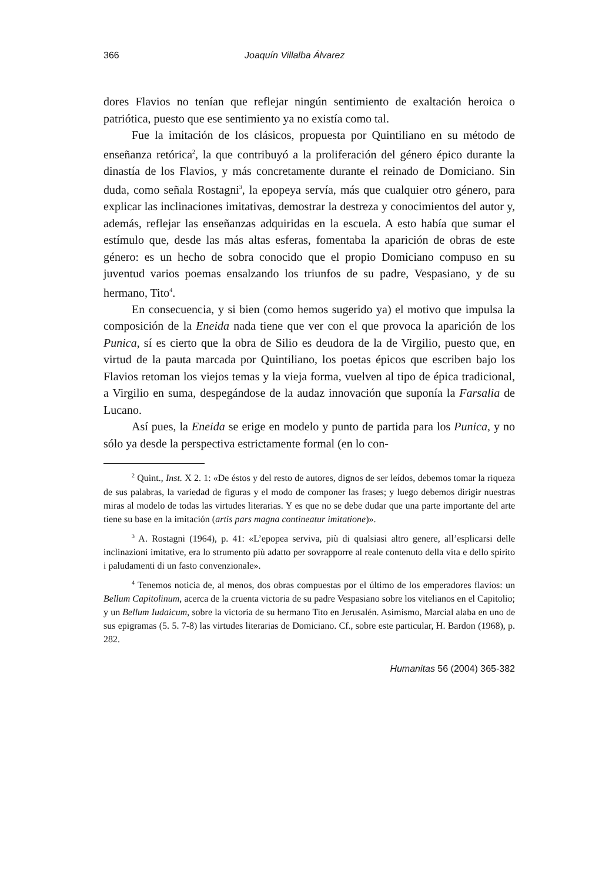366 Joaquín Villalba Álvarez
dores Flavios no tenían que reflejar ningún sentimiento de exaltación heroica o patriótica, puesto que ese sentimiento ya no existía como tal.
Fue la imitación de los clásicos, propuesta por Quintiliano en su método de enseñanza retórica<sup>2</sup>, la que contribuyó a la proliferación del género épico durante la dinastía de los Flavios, y más concretamente durante el reinado de Domiciano. Sin duda, como señala Rostagni<sup>3</sup>, la epopeya servía, más que cualquier otro género, para explicar las inclinaciones imitativas, demostrar la destreza y conocimientos del autor y, además, reflejar las enseñanzas adquiridas en la escuela. A esto había que sumar el estímulo que, desde las más altas esferas, fomentaba la aparición de obras de este género: es un hecho de sobra conocido que el propio Domiciano compuso en su juventud varios poemas ensalzando los triunfos de su padre, Vespasiano, y de su hermano, Tito<sup>4</sup>.
En consecuencia, y si bien (como hemos sugerido ya) el motivo que impulsa la composición de la Eneida nada tiene que ver con el que provoca la aparición de los Punica, sí es cierto que la obra de Silio es deudora de la de Virgilio, puesto que, en virtud de la pauta marcada por Quintiliano, los poetas épicos que escriben bajo los Flavios retoman los viejos temas y la vieja forma, vuelven al tipo de épica tradicional, a Virgilio en suma, despegándose de la audaz innovación que suponía la Farsalia de Lucano.
Así pues, la Eneida se erige en modelo y punto de partida para los Punica, y no sólo ya desde la perspectiva estrictamente formal (en lo con-
<sup>2</sup> Quint., Inst. X 2. 1: «De éstos y del resto de autores, dignos de ser leídos, debemos tomar la riqueza de sus palabras, la variedad de figuras y el modo de componer las frases; y luego debemos dirigir nuestras miras al modelo de todas las virtudes literarias. Y es que no se debe dudar que una parte importante del arte tiene su base en la imitación (artis pars magna contineatur imitatione)».
<sup>3</sup> A. Rostagni (1964), p. 41: «L’epopea serviva, più di qualsiasi altro genere, all’esplicarsi delle inclinazioni imitative, era lo strumento più adatto per sovrapporre al reale contenuto della vita e dello spirito i paludamenti di un fasto convenzionale».
<sup>4</sup> Tenemos noticia de, al menos, dos obras compuestas por el último de los emperadores flavios: un Bellum Capitolinum, acerca de la cruenta victoria de su padre Vespasiano sobre los vitelianos en el Capitolio; y un Bellum Iudaicum, sobre la victoria de su hermano Tito en Jerusalén. Asimismo, Marcial alaba en uno de sus epigramas (5. 5. 7-8) las virtudes literarias de Domiciano. Cf., sobre este particular, H. Bardon (1968), p. 282.
Humanitas 56 (2004) 365-382